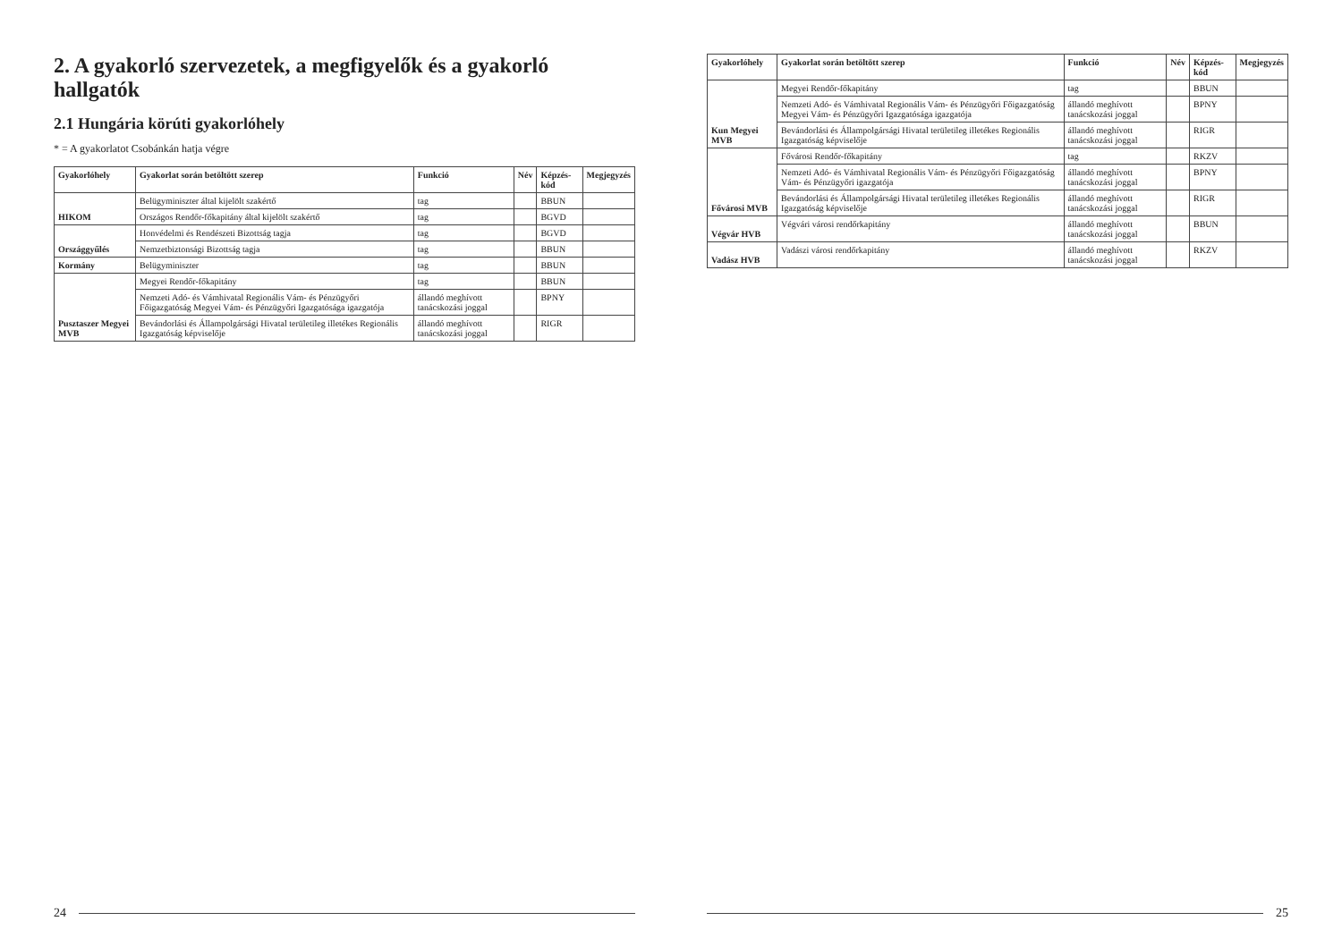2. A gyakorló szervezetek, a megfigyelők és a gyakorló hallgatók
2.1 Hungária körúti gyakorlóhely
* = A gyakorlatot Csobánkán hatja végre
| Gyakorlóhely | Gyakorlat során betöltött szerep | Funkció | Név | Képzés-kód | Megjegyzés |
| --- | --- | --- | --- | --- | --- |
| HIKOM | Belügyminiszter által kijelölt szakértő | tag | | BBUN | |
| | Országos Rendőr-főkapitány által kijelölt szakértő | tag | | BGVD | |
| Országgyűlés | Honvédelmi és Rendészeti Bizottság tagja | tag | | BGVD | |
| | Nemzetbiztonsági Bizottság tagja | tag | | BBUN | |
| Kormány | Belügyminiszter | tag | | BBUN | |
| Pusztaszer Megyei MVB | Megyei Rendőr-főkapitány | tag | | BBUN | |
| | Nemzeti Adó- és Vámhivatal Regionális Vám- és Pénzügyőri Főigazgatóság Megyei Vám- és Pénzügyőri Igazgatósága igazgatója | állandó meghívott tanácskozási joggal | | BPNY | |
| | Bevándorlási és Állampolgársági Hivatal területileg illetékes Regionális Igazgatóság képviselője | állandó meghívott tanácskozási joggal | | RIGR | |
24
| Gyakorlóhely | Gyakorlat során betöltött szerep | Funkció | Név | Képzés-kód | Megjegyzés |
| --- | --- | --- | --- | --- | --- |
| Kun Megyei MVB | Megyei Rendőr-főkapitány | tag | | BBUN | |
| | Nemzeti Adó- és Vámhivatal Regionális Vám- és Pénzügyőri Főigazgatóság Megyei Vám- és Pénzügyőri Igazgatósága igazgatója | állandó meghívott tanácskozási joggal | | BPNY | |
| | Bevándorlási és Állampolgársági Hivatal területileg illetékes Regionális Igazgatóság képviselője | állandó meghívott tanácskozási joggal | | RIGR | |
| Fővárosi MVB | Fővárosi Rendőr-főkapitány | tag | | RKZV | |
| | Nemzeti Adó- és Vámhivatal Regionális Vám- és Pénzügyőri Főigazgatóság Vám- és Pénzügyőri igazgatója | állandó meghívott tanácskozási joggal | | BPNY | |
| | Bevándorlási és Állampolgársági Hivatal területileg illetékes Regionális Igazgatóság képviselője | állandó meghívott tanácskozási joggal | | RIGR | |
| Végvár HVB | Végvári városi rendőrkapitány | állandó meghívott tanácskozási joggal | | BBUN | |
| Vadász HVB | Vadászi városi rendőrkapitány | állandó meghívott tanácskozási joggal | | RKZV | |
25